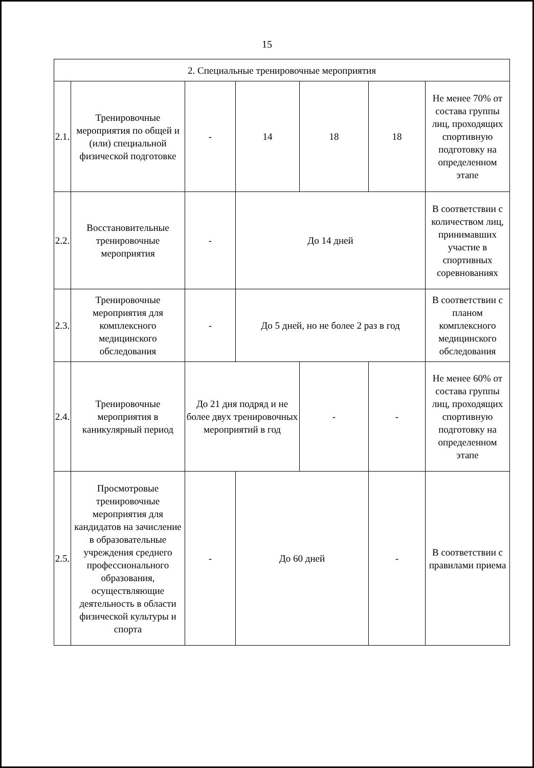15
| 2. Специальные тренировочные мероприятия | | | | | | |
| 2.1. | Тренировочные мероприятия по общей и (или) специальной физической подготовке | - | 14 | 18 | 18 | Не менее 70% от состава группы лиц, проходящих спортивную подготовку на определенном этапе |
| 2.2. | Восстановительные тренировочные мероприятия | - | До 14 дней | | | В соответствии с количеством лиц, принимавших участие в спортивных соревнованиях |
| 2.3. | Тренировочные мероприятия для комплексного медицинского обследования | - | До 5 дней, но не более 2 раз в год | | | В соответствии с планом комплексного медицинского обследования |
| 2.4. | Тренировочные мероприятия в каникулярный период | До 21 дня подряд и не более двух тренировочных мероприятий в год | | - | - | Не менее 60% от состава группы лиц, проходящих спортивную подготовку на определенном этапе |
| 2.5. | Просмотровые тренировочные мероприятия для кандидатов на зачисление в образовательные учреждения среднего профессионального образования, осуществляющие деятельность в области физической культуры и спорта | - | До 60 дней | | - | В соответствии с правилами приема |